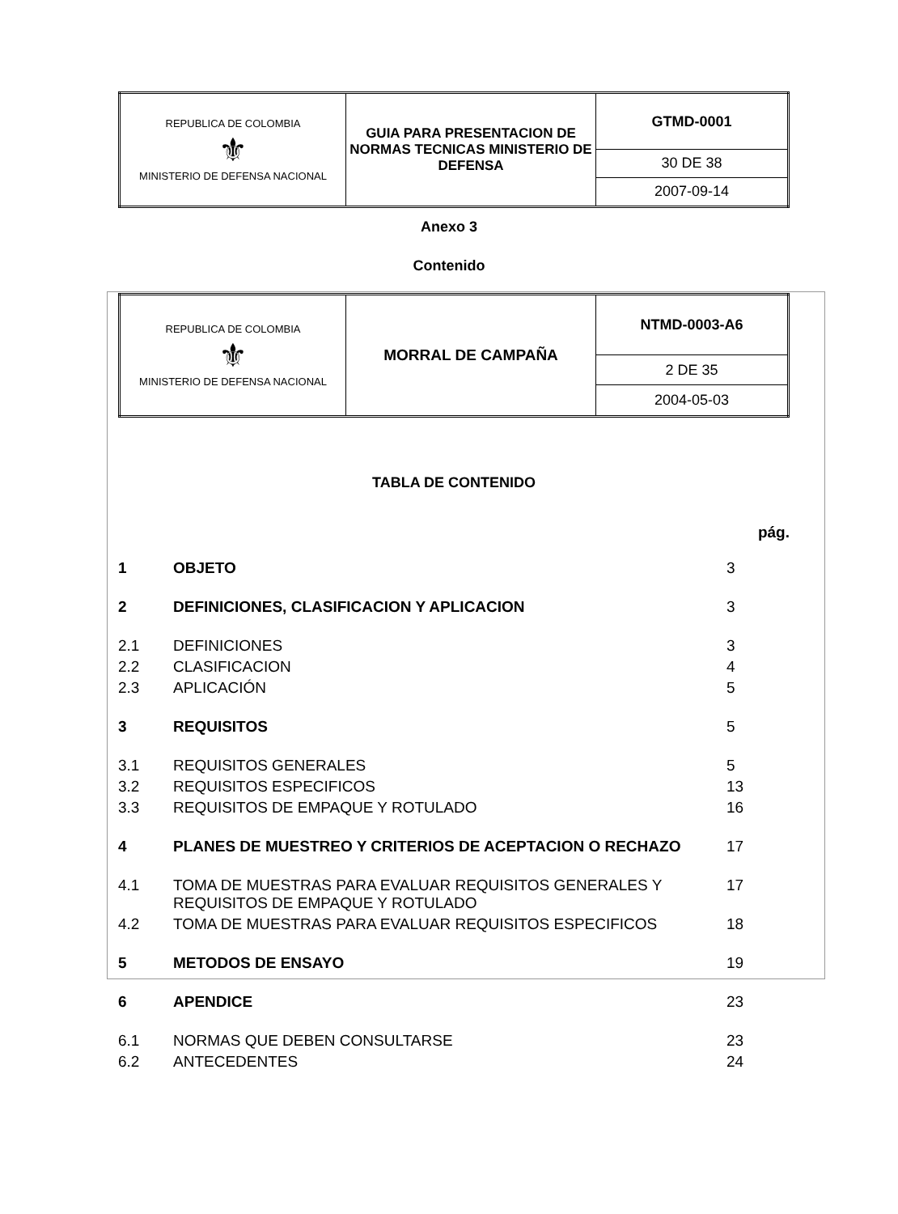| REPUBLICA DE COLOMBIA ⚜ MINISTERIO DE DEFENSA NACIONAL | GUIA PARA PRESENTACION DE NORMAS TECNICAS MINISTERIO DE DEFENSA | GTMD-0001 |
| | | 30 DE 38 |
| | | 2007-09-14 |
Anexo 3
Contenido
| REPUBLICA DE COLOMBIA ⚜ MINISTERIO DE DEFENSA NACIONAL | MORRAL DE CAMPAÑA | NTMD-0003-A6 |
| | | 2 DE 35 |
| | | 2004-05-03 |
TABLA DE CONTENIDO
pág.
| 1 | OBJETO | 3 |
| 2 | DEFINICIONES, CLASIFICACION Y APLICACION | 3 |
| 2.1 | DEFINICIONES | 3 |
| 2.2 | CLASIFICACION | 4 |
| 2.3 | APLICACIÓN | 5 |
| 3 | REQUISITOS | 5 |
| 3.1 | REQUISITOS GENERALES | 5 |
| 3.2 | REQUISITOS ESPECIFICOS | 13 |
| 3.3 | REQUISITOS DE EMPAQUE Y ROTULADO | 16 |
| 4 | PLANES DE MUESTREO Y CRITERIOS DE ACEPTACION O RECHAZO | 17 |
| 4.1 | TOMA DE MUESTRAS PARA EVALUAR REQUISITOS GENERALES Y REQUISITOS DE EMPAQUE Y ROTULADO | 17 |
| 4.2 | TOMA DE MUESTRAS PARA EVALUAR REQUISITOS ESPECIFICOS | 18 |
| 5 | METODOS DE ENSAYO | 19 |
| 6 | APENDICE | 23 |
| 6.1 | NORMAS QUE DEBEN CONSULTARSE | 23 |
| 6.2 | ANTECEDENTES | 24 |